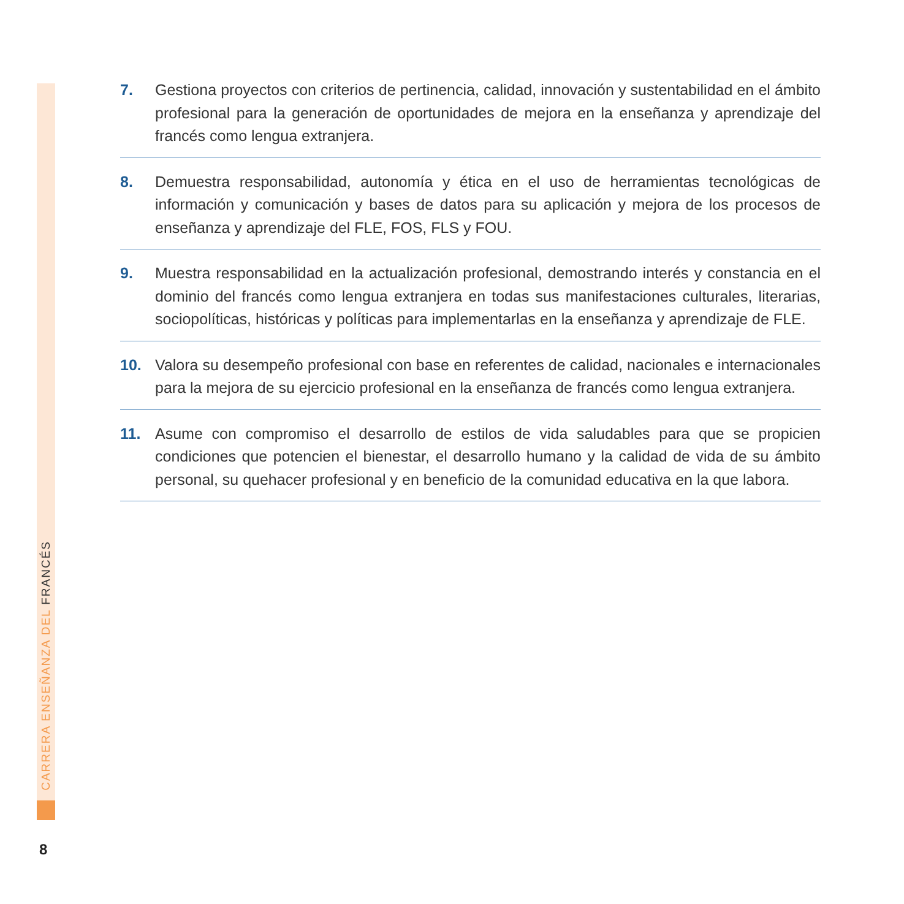CARRERA ENSEÑANZA DEL FRANCÉS
7. Gestiona proyectos con criterios de pertinencia, calidad, innovación y sustentabilidad en el ámbito profesional para la generación de oportunidades de mejora en la enseñanza y aprendizaje del francés como lengua extranjera.
8. Demuestra responsabilidad, autonomía y ética en el uso de herramientas tecnológicas de información y comunicación y bases de datos para su aplicación y mejora de los procesos de enseñanza y aprendizaje del FLE, FOS, FLS y FOU.
9. Muestra responsabilidad en la actualización profesional, demostrando interés y constancia en el dominio del francés como lengua extranjera en todas sus manifestaciones culturales, literarias, sociopolíticas, históricas y políticas para implementarlas en la enseñanza y aprendizaje de FLE.
10. Valora su desempeño profesional con base en referentes de calidad, nacionales e internacionales para la mejora de su ejercicio profesional en la enseñanza de francés como lengua extranjera.
11. Asume con compromiso el desarrollo de estilos de vida saludables para que se propicien condiciones que potencien el bienestar, el desarrollo humano y la calidad de vida de su ámbito personal, su quehacer profesional y en beneficio de la comunidad educativa en la que labora.
8